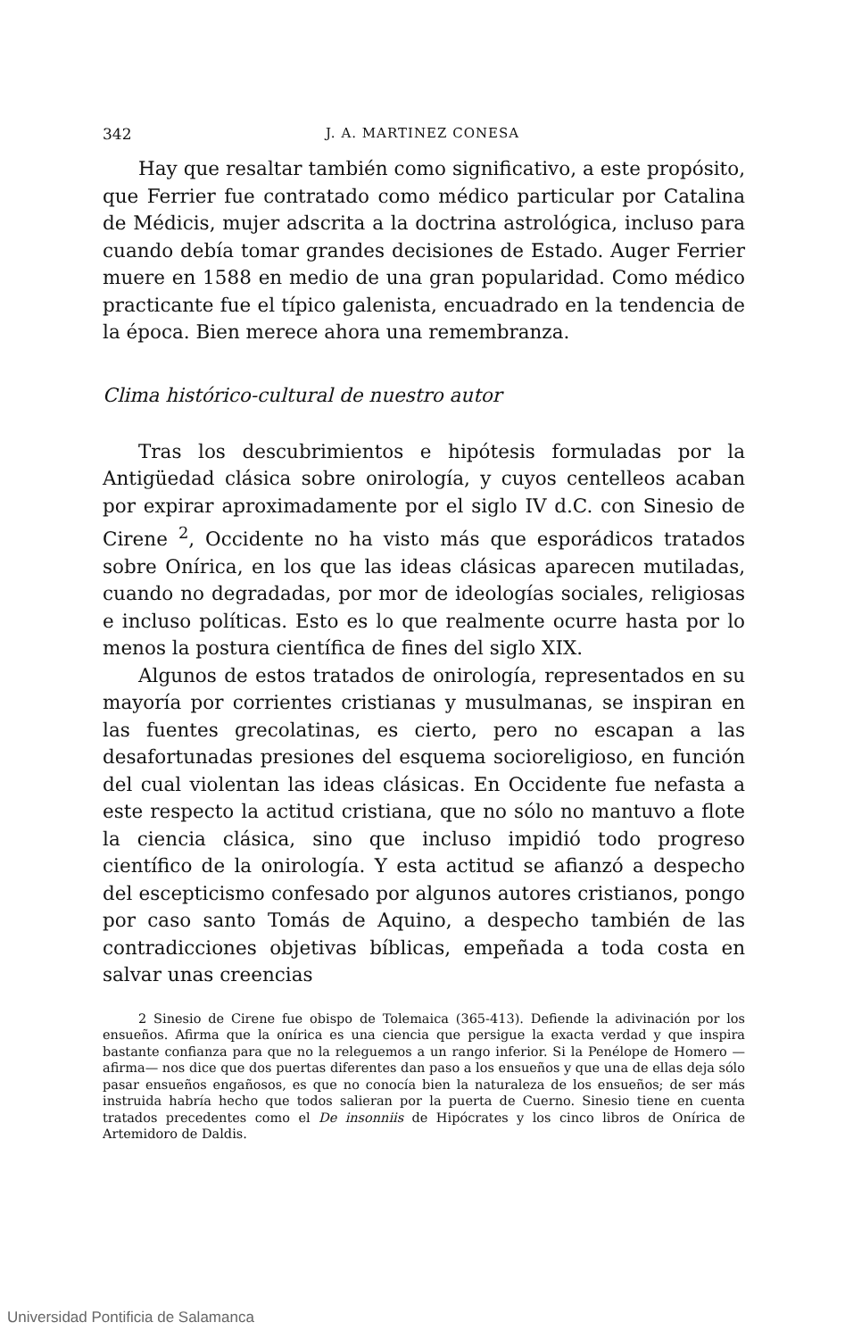342 J. A. MARTINEZ CONESA
Hay que resaltar también como significativo, a este propósito, que Ferrier fue contratado como médico particular por Catalina de Médicis, mujer adscrita a la doctrina astrológica, incluso para cuando debía tomar grandes decisiones de Estado. Auger Ferrier muere en 1588 en medio de una gran popularidad. Como médico practicante fue el típico galenista, encuadrado en la tendencia de la época. Bien merece ahora una remembranza.
Clima histórico-cultural de nuestro autor
Tras los descubrimientos e hipótesis formuladas por la Antigüedad clásica sobre onirología, y cuyos centelleos acaban por expirar aproximadamente por el siglo IV d.C. con Sinesio de Cirene <sup>2</sup>, Occidente no ha visto más que esporádicos tratados sobre Onírica, en los que las ideas clásicas aparecen mutiladas, cuando no degradadas, por mor de ideologías sociales, religiosas e incluso políticas. Esto es lo que realmente ocurre hasta por lo menos la postura científica de fines del siglo XIX.
Algunos de estos tratados de onirología, representados en su mayoría por corrientes cristianas y musulmanas, se inspiran en las fuentes grecolatinas, es cierto, pero no escapan a las desafortunadas presiones del esquema socioreligioso, en función del cual violentan las ideas clásicas. En Occidente fue nefasta a este respecto la actitud cristiana, que no sólo no mantuvo a flote la ciencia clásica, sino que incluso impidió todo progreso científico de la onirología. Y esta actitud se afianzó a despecho del escepticismo confesado por algunos autores cristianos, pongo por caso santo Tomás de Aquino, a despecho también de las contradicciones objetivas bíblicas, empeñada a toda costa en salvar unas creencias
2 Sinesio de Cirene fue obispo de Tolemaica (365-413). Defiende la adivinación por los ensueños. Afirma que la onírica es una ciencia que persigue la exacta verdad y que inspira bastante confianza para que no la releguemos a un rango inferior. Si la Penélope de Homero —afirma— nos dice que dos puertas diferentes dan paso a los ensueños y que una de ellas deja sólo pasar ensueños engañosos, es que no conocía bien la naturaleza de los ensueños; de ser más instruida habría hecho que todos salieran por la puerta de Cuerno. Sinesio tiene en cuenta tratados precedentes como el De insonniis de Hipócrates y los cinco libros de Onírica de Artemidoro de Daldis.
Universidad Pontificia de Salamanca